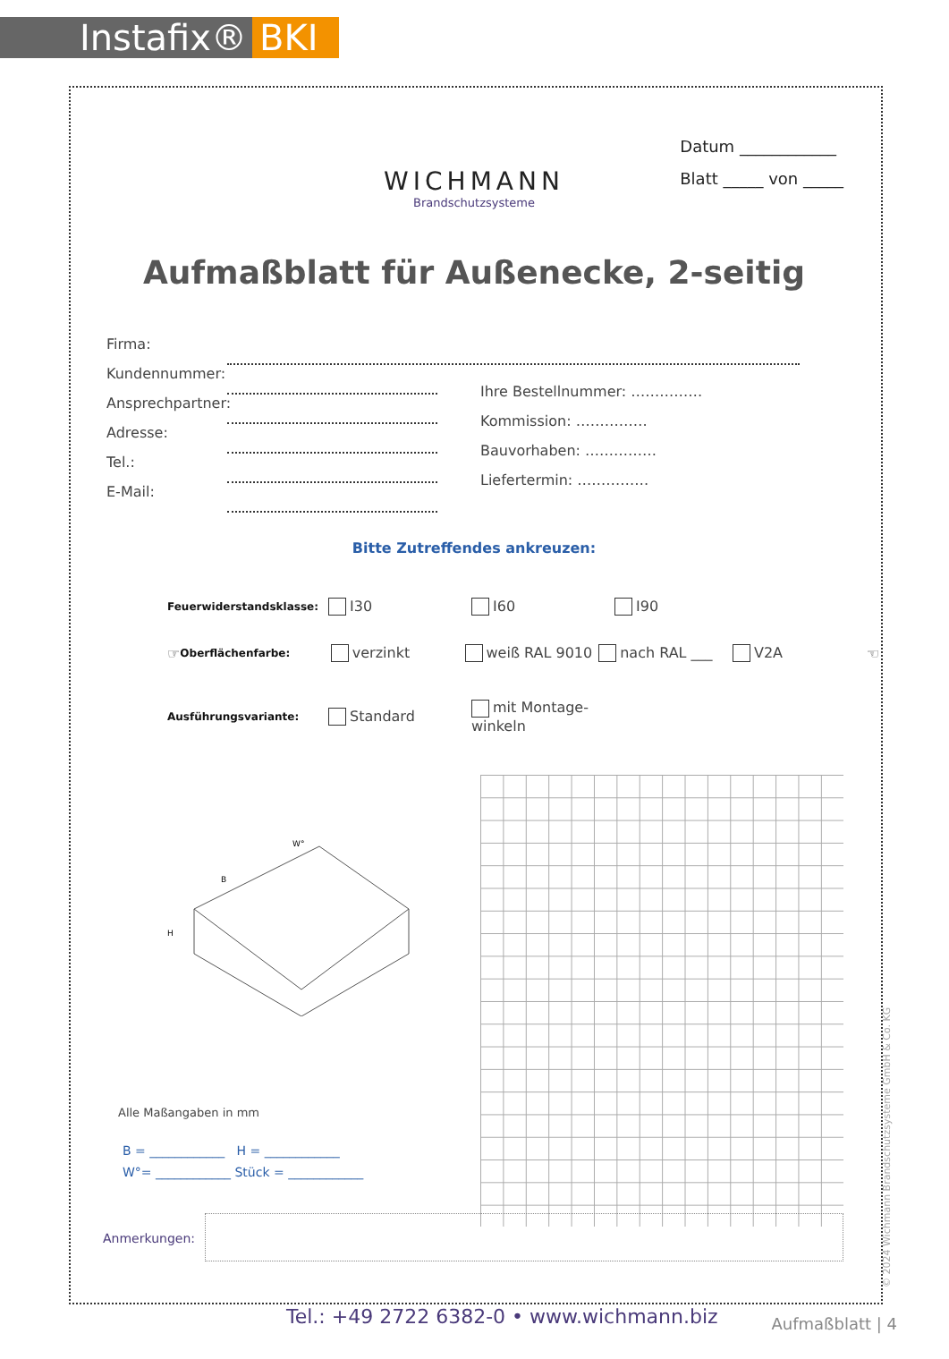Instafix® BKI
Datum ____________
Blatt _____ von _____
WICHMANN
Brandschutzsysteme
Aufmaßblatt für Außenecke, 2-seitig
Firma:
Kundennummer:
Ansprechpartner:
Adresse:
Tel.:
E-Mail:
Ihre Bestellnummer: ……………
Kommission: ……………
Bauvorhaben: ……………
Liefertermin: ……………
Bitte Zutreffendes ankreuzen:
Feuerwiderstandsklasse: I30 I60 I90
☞ Oberflächenfarbe: verzinkt weiß RAL 9010 nach RAL ___ V2A ☜
Ausführungsvariante: Standard mit Montage-winkeln
W°
B
H
Alle Maßangaben in mm
B = ____________ H = ____________
W°= ____________ Stück = ____________
Anmerkungen:
Tel.: +49 2722 6382-0 • www.wichmann.biz
Aufmaßblatt | 4
© 2024 Wichmann Brandschutzsysteme GmbH & Co. KG